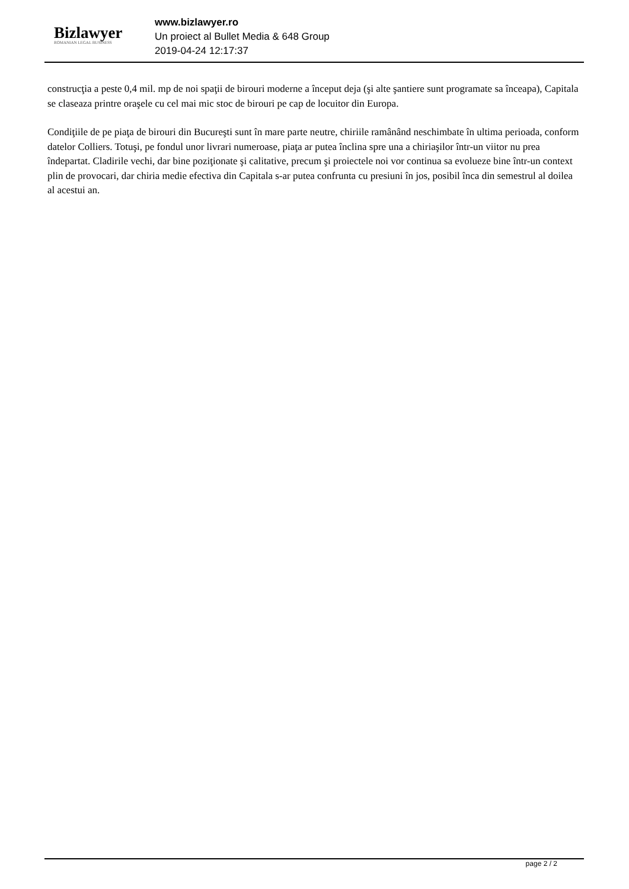Bizlawyer
ROMANIAN LEGAL BUSINESS
www.bizlawyer.ro
Un proiect al Bullet Media & 648 Group
2019-04-24 12:17:37
construcţia a peste 0,4 mil. mp de noi spaţii de birouri moderne a început deja (şi alte şantiere sunt programate sa înceapa), Capitala se claseaza printre oraşele cu cel mai mic stoc de birouri pe cap de locuitor din Europa.
Condiţiile de pe piaţa de birouri din Bucureşti sunt în mare parte neutre, chiriile ramânând neschimbate în ultima perioada, conform datelor Colliers. Totuşi, pe fondul unor livrari numeroase, piaţa ar putea înclina spre una a chiriaşilor într-un viitor nu prea îndepartat. Cladirile vechi, dar bine poziţionate şi calitative, precum şi proiectele noi vor continua sa evolueze bine într-un context plin de provocari, dar chiria medie efectiva din Capitala s-ar putea confrunta cu presiuni în jos, posibil înca din semestrul al doilea al acestui an.
page 2 / 2